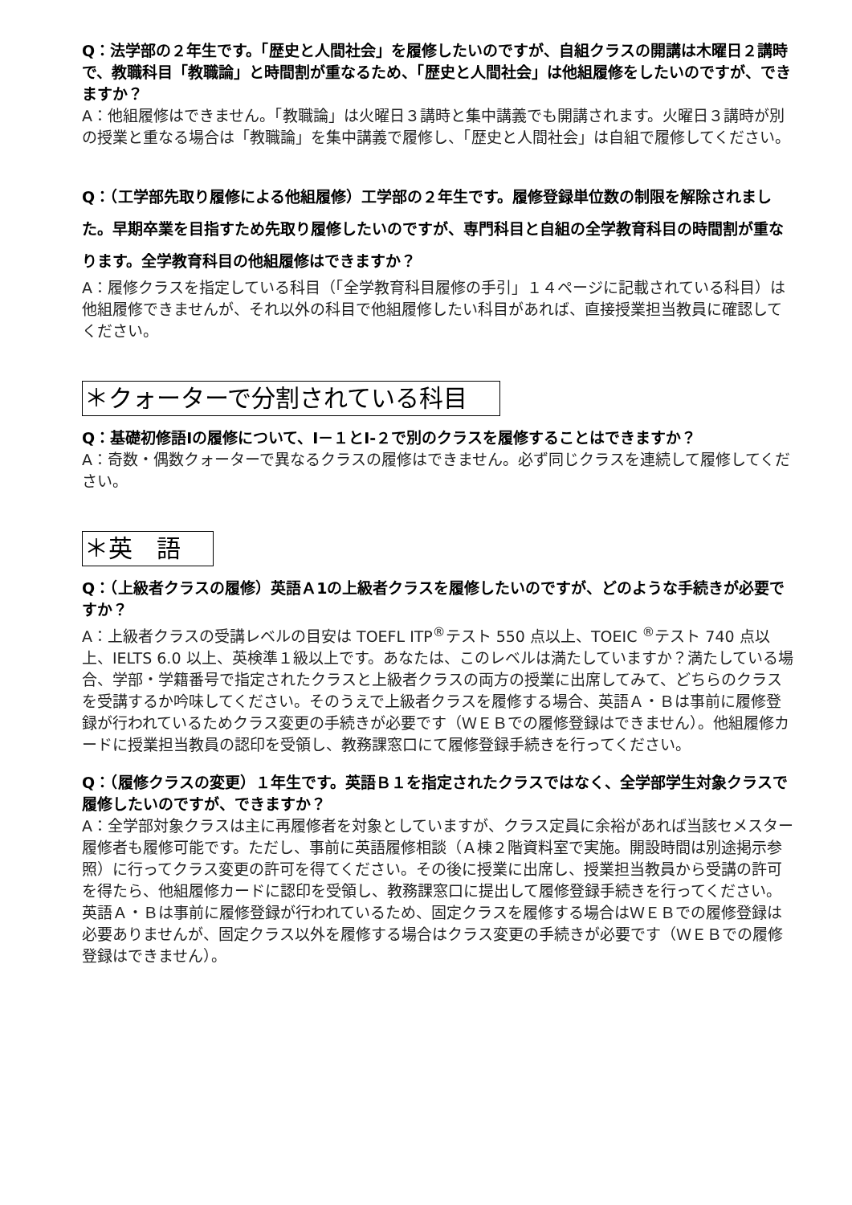Q：法学部の２年生です。「歴史と人間社会」を履修したいのですが、自組クラスの開講は木曜日２講時で、教職科目「教職論」と時間割が重なるため、「歴史と人間社会」は他組履修をしたいのですが、できますか？
A：他組履修はできません。「教職論」は火曜日３講時と集中講義でも開講されます。火曜日３講時が別の授業と重なる場合は「教職論」を集中講義で履修し、「歴史と人間社会」は自組で履修してください。
Q：（工学部先取り履修による他組履修）工学部の２年生です。履修登録単位数の制限を解除されました。早期卒業を目指すため先取り履修したいのですが、専門科目と自組の全学教育科目の時間割が重なります。全学教育科目の他組履修はできますか？
A：履修クラスを指定している科目（「全学教育科目履修の手引」１４ページに記載されている科目）は他組履修できませんが、それ以外の科目で他組履修したい科目があれば、直接授業担当教員に確認してください。
＊クォーターで分割されている科目
Q：基礎初修語Ⅰの履修について、Ⅰ－１とⅠ-２で別のクラスを履修することはできますか？
A：奇数・偶数クォーターで異なるクラスの履修はできません。必ず同じクラスを連続して履修してください。
＊英　語
Q：（上級者クラスの履修）英語Ａ1の上級者クラスを履修したいのですが、どのような手続きが必要ですか？
A：上級者クラスの受講レベルの目安は TOEFL ITP<sup>®</sup>テスト 550 点以上、TOEIC <sup>®</sup>テスト 740 点以上、IELTS 6.0 以上、英検準１級以上です。あなたは、このレベルは満たしていますか？満たしている場合、学部・学籍番号で指定されたクラスと上級者クラスの両方の授業に出席してみて、どちらのクラスを受講するか吟味してください。そのうえで上級者クラスを履修する場合、英語Ａ・Ｂは事前に履修登録が行われているためクラス変更の手続きが必要です（ＷＥＢでの履修登録はできません）。他組履修カードに授業担当教員の認印を受領し、教務課窓口にて履修登録手続きを行ってください。
Q：（履修クラスの変更）１年生です。英語Ｂ１を指定されたクラスではなく、全学部学生対象クラスで履修したいのですが、できますか？
A：全学部対象クラスは主に再履修者を対象としていますが、クラス定員に余裕があれば当該セメスター履修者も履修可能です。ただし、事前に英語履修相談（Ａ棟２階資料室で実施。開設時間は別途掲示参照）に行ってクラス変更の許可を得てください。その後に授業に出席し、授業担当教員から受講の許可を得たら、他組履修カードに認印を受領し、教務課窓口に提出して履修登録手続きを行ってください。
英語Ａ・Ｂは事前に履修登録が行われているため、固定クラスを履修する場合はＷＥＢでの履修登録は必要ありませんが、固定クラス以外を履修する場合はクラス変更の手続きが必要です（ＷＥＢでの履修登録はできません）。